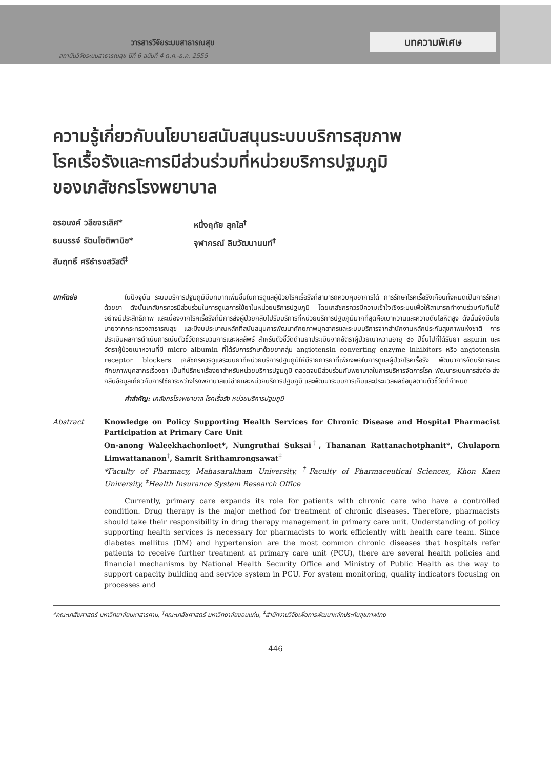วารสารวิจัยระบบสาธารณสุข
สถาบันวิจัยระบบสาธารณสุข ปีที่ 6 ฉบับที่ 4 ต.ค.-ธ.ค. 2555
บทความพิเศษ
ความรู้เกี่ยวกับนโยบายสนับสนุนระบบบริการสุขภาพ
โรคเรื้อรังและการมีส่วนร่วมที่หน่วยบริการปฐมภูมิ
ของเภสัชกรโรงพยาบาล
อรอนงค์ วลีขจรเลิศ*
หนึ่งฤทัย สุกใส<sup>†</sup>
ธนนรรจ์ รัตนโชติพานิช*
จุฬาภรณ์ ลิมวัฒนานนท์<sup>†</sup>
สัมฤทธิ์ ศรีธำรงสวัสดิ์<sup>‡</sup>
บทคัดย่อ ในปัจจุบัน ระบบบริการปฐมภูมิมีบทบาทเพิ่มขึ้นในการดูแลผู้ป่วยโรคเรื้อรังที่สามารถควบคุมอาการได้ การรักษาโรคเรื้อรังเกือบทั้งหมดเป็นการรักษาด้วยยา ดังนั้นเภสัชกรควรมีส่วนร่วมในการดูแลการใช้ยาในหน่วยบริการปฐมภูมิ โดยเภสัชกรควรมีความเข้าใจเชิงระบบเพื่อให้สามารถทำงานร่วมกับทีมได้อย่างมีประสิทธิภาพ และเนื่องจากโรคเรื้อรังที่มีการส่งผู้ป่วยกลับไปรับบริการที่หน่วยบริการปฐมภูมิมากที่สุดคือเบาหวานและความดันโลหิตสูง ดังนั้นจึงมีนโยบายจากกระทรวงสาธารณสุข และมีงบประมาณหลักที่สนับสนุนการพัฒนาศักยภาพบุคลากรและระบบบริการจากสำนักงานหลักประกันสุขภาพแห่งชาติ การประเมินผลการดำเนินการเน้นตัวชี้วัดกระบวนการและผลลัพธ์ สำหรับตัวชี้วัดด้านยาประเมินจากอัตราผู้ป่วยเบาหวานอายุ ๔๐ ปีขึ้นไปที่ได้รับยา aspirin และอัตราผู้ป่วยเบาหวานที่มี micro albumin ที่ได้รับการรักษาด้วยยากลุ่ม angiotensin converting enzyme inhibitors หรือ angiotensin receptor blockers เภสัชกรควรดูแลระบบยาที่หน่วยบริการปฐมภูมิให้มีรายการยาที่เพียงพอในการดูแลผู้ป่วยโรคเรื้อรัง พัฒนาการจัดบริการและศักยภาพบุคลากรเรื่องยา เป็นที่ปรึกษาเรื่องยาสำหรับหน่วยบริการปฐมภูมิ ตลอดจนมีส่วนร่วมกับพยาบาลในการบริหารจัดการโรค พัฒนาระบบการส่งต่อ-ส่งกลับข้อมูลเกี่ยวกับการใช้ยาระหว่างโรงพยาบาลแม่ข่ายและหน่วยบริการปฐมภูมิ และพัฒนาระบบการเก็บและประมวลผลข้อมูลตามตัวชี้วัดที่กำหนด
คำสำคัญ: เภสัชกรโรงพยาบาล โรคเรื้อรัง หน่วยบริการปฐมภูมิ
Abstract Knowledge on Policy Supporting Health Services for Chronic Disease and Hospital Pharmacist Participation at Primary Care Unit
On-anong Waleekhachonloet*, Nungruthai Suksai<sup>†</sup>, Thananan Rattanachotphanit*, Chulaporn Limwattananon<sup>†</sup>, Samrit Srithamrongsawat<sup>‡</sup>
*Faculty of Pharmacy, Mahasarakham University, <sup>†</sup>Faculty of Pharmaceutical Sciences, Khon Kaen University, <sup>‡</sup>Health Insurance System Research Office
Currently, primary care expands its role for patients with chronic care who have a controlled condition. Drug therapy is the major method for treatment of chronic diseases. Therefore, pharmacists should take their responsibility in drug therapy management in primary care unit. Understanding of policy supporting health services is necessary for pharmacists to work efficiently with health care team. Since diabetes mellitus (DM) and hypertension are the most common chronic diseases that hospitals refer patients to receive further treatment at primary care unit (PCU), there are several health policies and financial mechanisms by National Health Security Office and Ministry of Public Health as the way to support capacity building and service system in PCU. For system monitoring, quality indicators focusing on processes and
*คณะเภสัชศาสตร์ มหาวิทยาลัยมหาสารคาม, <sup>†</sup>คณะเภสัชศาสตร์ มหาวิทยาลัยขอนแก่น, <sup>‡</sup>สำนักงานวิจัยเพื่อการพัฒนาหลักประกันสุขภาพไทย
446